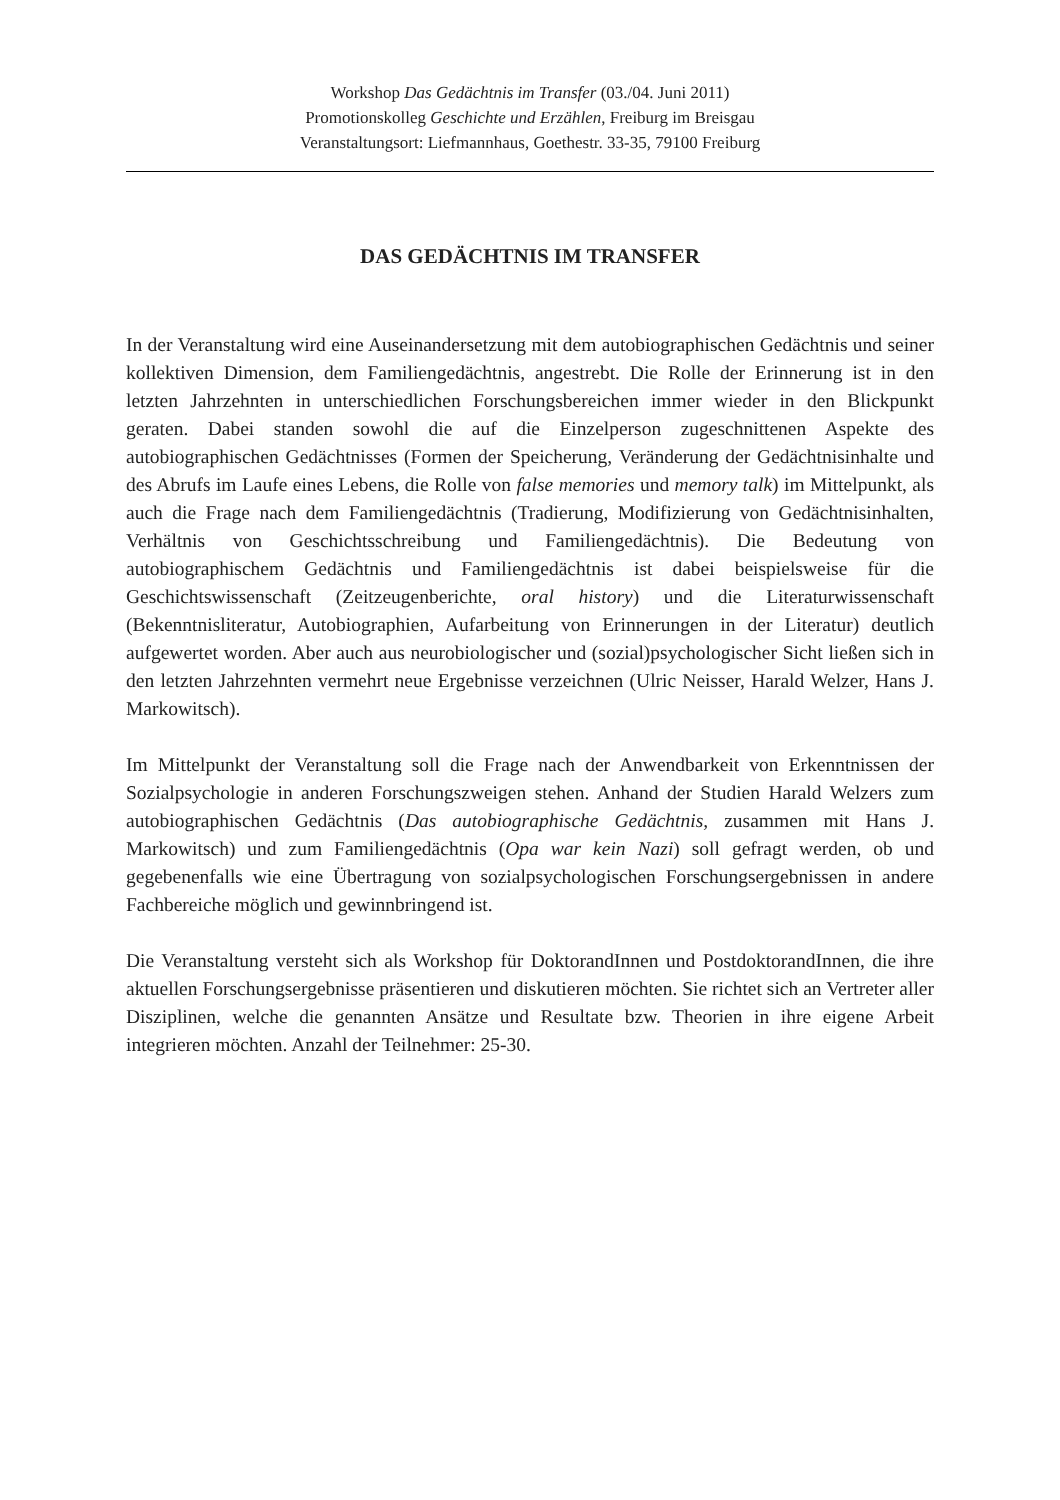Workshop Das Gedächtnis im Transfer (03./04. Juni 2011)
Promotionskolleg Geschichte und Erzählen, Freiburg im Breisgau
Veranstaltungsort: Liefmannhaus, Goethestr. 33-35, 79100 Freiburg
DAS GEDÄCHTNIS IM TRANSFER
In der Veranstaltung wird eine Auseinandersetzung mit dem autobiographischen Gedächtnis und seiner kollektiven Dimension, dem Familiengedächtnis, angestrebt. Die Rolle der Erinnerung ist in den letzten Jahrzehnten in unterschiedlichen Forschungsbereichen immer wieder in den Blickpunkt geraten. Dabei standen sowohl die auf die Einzelperson zugeschnittenen Aspekte des autobiographischen Gedächtnisses (Formen der Speicherung, Veränderung der Gedächtnisinhalte und des Abrufs im Laufe eines Lebens, die Rolle von false memories und memory talk) im Mittelpunkt, als auch die Frage nach dem Familiengedächtnis (Tradierung, Modifizierung von Gedächtnisinhalten, Verhältnis von Geschichtsschreibung und Familiengedächtnis). Die Bedeutung von autobiographischem Gedächtnis und Familiengedächtnis ist dabei beispielsweise für die Geschichtswissenschaft (Zeitzeugenberichte, oral history) und die Literaturwissenschaft (Bekenntnisliteratur, Autobiographien, Aufarbeitung von Erinnerungen in der Literatur) deutlich aufgewertet worden. Aber auch aus neurobiologischer und (sozial)psychologischer Sicht ließen sich in den letzten Jahrzehnten vermehrt neue Ergebnisse verzeichnen (Ulric Neisser, Harald Welzer, Hans J. Markowitsch).
Im Mittelpunkt der Veranstaltung soll die Frage nach der Anwendbarkeit von Erkenntnissen der Sozialpsychologie in anderen Forschungszweigen stehen. Anhand der Studien Harald Welzers zum autobiographischen Gedächtnis (Das autobiographische Gedächtnis, zusammen mit Hans J. Markowitsch) und zum Familiengedächtnis (Opa war kein Nazi) soll gefragt werden, ob und gegebenenfalls wie eine Übertragung von sozialpsychologischen Forschungsergebnissen in andere Fachbereiche möglich und gewinnbringend ist.
Die Veranstaltung versteht sich als Workshop für DoktorandInnen und PostdoktorandInnen, die ihre aktuellen Forschungsergebnisse präsentieren und diskutieren möchten. Sie richtet sich an Vertreter aller Disziplinen, welche die genannten Ansätze und Resultate bzw. Theorien in ihre eigene Arbeit integrieren möchten. Anzahl der Teilnehmer: 25-30.